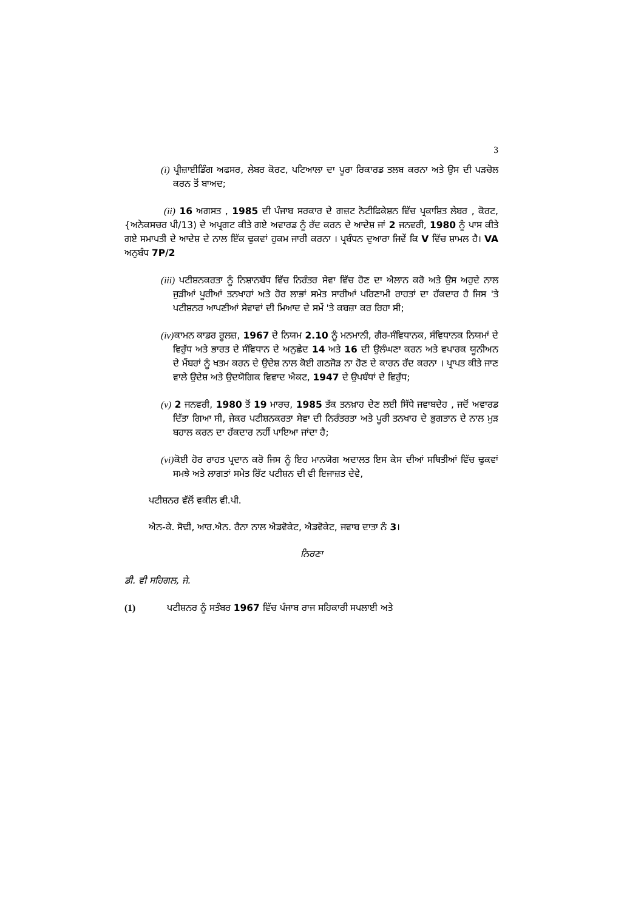3
(i) ਪ੍ਰੀਜ਼ਾਈਡਿੰਗ ਅਫਸਰ, ਲੇਬਰ ਕੋਰਟ, ਪਟਿਆਲਾ ਦਾ ਪੂਰਾ ਰਿਕਾਰਡ ਤਲਬ ਕਰਨਾ ਅਤੇ ਉਸ ਦੀ ਪੜਚੋਲ ਕਰਨ ਤੋਂ ਬਾਅਦ;
(ii) 16 ਅਗਸਤ , 1985 ਦੀ ਪੰਜਾਬ ਸਰਕਾਰ ਦੇ ਗਜ਼ਟ ਨੋਟੀਫਿਕੇਸ਼ਨ ਵਿੱਚ ਪ੍ਰਕਾਸ਼ਿਤ ਲੇਬਰ , ਕੋਰਟ, {ਅਨੇਕਸਚਰ ਪੀ/13) ਦੇ ਅਪ੍ਰਗਟ ਕੀਤੇ ਗਏ ਅਵਾਰਡ ਨੂੰ ਰੱਦ ਕਰਨ ਦੇ ਆਦੇਸ਼ ਜਾਂ 2 ਜਨਵਰੀ, 1980 ਨੂੰ ਪਾਸ ਕੀਤੇ ਗਏ ਸਮਾਪਤੀ ਦੇ ਆਦੇਸ਼ ਦੇ ਨਾਲ ਇੱਕ ਢੁਕਵਾਂ ਹੁਕਮ ਜਾਰੀ ਕਰਨਾ । ਪ੍ਰਬੰਧਨ ਦੁਆਰਾ ਜਿਵੇਂ ਕਿ V ਵਿੱਚ ਸ਼ਾਮਲ ਹੈ। VA ਅਨੁਬੰਧ 7P/2
(iii) ਪਟੀਸ਼ਨਕਰਤਾ ਨੂੰ ਨਿਸ਼ਾਨਬੱਧ ਵਿੱਚ ਨਿਰੰਤਰ ਸੇਵਾ ਵਿੱਚ ਹੋਣ ਦਾ ਐਲਾਨ ਕਰੋ ਅਤੇ ਉਸ ਅਹੁਦੇ ਨਾਲ ਜੁੜੀਆਂ ਪੂਰੀਆਂ ਤਨਖਾਹਾਂ ਅਤੇ ਹੋਰ ਲਾਭਾਂ ਸਮੇਤ ਸਾਰੀਆਂ ਪਰਿਣਾਮੀ ਰਾਹਤਾਂ ਦਾ ਹੱਕਦਾਰ ਹੈ ਜਿਸ 'ਤੇ ਪਟੀਸ਼ਨਰ ਆਪਣੀਆਂ ਸੇਵਾਵਾਂ ਦੀ ਮਿਆਦ ਦੇ ਸਮੇਂ 'ਤੇ ਕਬਜ਼ਾ ਕਰ ਰਿਹਾ ਸੀ;
(iv) ਕਾਮਨ ਕਾਡਰ ਰੂਲਜ਼, 1967 ਦੇ ਨਿਯਮ 2.10 ਨੂੰ ਮਨਮਾਨੀ, ਗੈਰ-ਸੰਵਿਧਾਨਕ, ਸੰਵਿਧਾਨਕ ਨਿਯਮਾਂ ਦੇ ਵਿਰੁੱਧ ਅਤੇ ਭਾਰਤ ਦੇ ਸੰਵਿਧਾਨ ਦੇ ਅਨੁਛੇਦ 14 ਅਤੇ 16 ਦੀ ਉਲੰਘਣਾ ਕਰਨ ਅਤੇ ਵਪਾਰਕ ਯੂਨੀਅਨ ਦੇ ਮੈਂਬਰਾਂ ਨੂੰ ਖਤਮ ਕਰਨ ਦੇ ਉਦੇਸ਼ ਨਾਲ ਕੋਈ ਗਠਜੋੜ ਨਾ ਹੋਣ ਦੇ ਕਾਰਨ ਰੱਦ ਕਰਨਾ । ਪ੍ਰਾਪਤ ਕੀਤੇ ਜਾਣ ਵਾਲੇ ਉਦੇਸ਼ ਅਤੇ ਉਦਯੋਗਿਕ ਵਿਵਾਦ ਐਕਟ, 1947 ਦੇ ਉਪਬੰਧਾਂ ਦੇ ਵਿਰੁੱਧ;
(v) 2 ਜਨਵਰੀ, 1980 ਤੋਂ 19 ਮਾਰਚ, 1985 ਤੱਕ ਤਨਖ਼ਾਹ ਦੇਣ ਲਈ ਸਿੱਧੇ ਜਵਾਬਦੇਹ , ਜਦੋਂ ਅਵਾਰਡ ਦਿੱਤਾ ਗਿਆ ਸੀ, ਜੇਕਰ ਪਟੀਸ਼ਨਕਰਤਾ ਸੇਵਾ ਦੀ ਨਿਰੰਤਰਤਾ ਅਤੇ ਪੂਰੀ ਤਨਖਾਹ ਦੇ ਭੁਗਤਾਨ ਦੇ ਨਾਲ ਮੁੜ ਬਹਾਲ ਕਰਨ ਦਾ ਹੱਕਦਾਰ ਨਹੀਂ ਪਾਇਆ ਜਾਂਦਾ ਹੈ;
(vi) ਕੋਈ ਹੋਰ ਰਾਹਤ ਪ੍ਰਦਾਨ ਕਰੋ ਜਿਸ ਨੂੰ ਇਹ ਮਾਨਯੋਗ ਅਦਾਲਤ ਇਸ ਕੇਸ ਦੀਆਂ ਸਥਿਤੀਆਂ ਵਿੱਚ ਢੁਕਵਾਂ ਸਮਝੇ ਅਤੇ ਲਾਗਤਾਂ ਸਮੇਤ ਰਿੱਟ ਪਟੀਸ਼ਨ ਦੀ ਵੀ ਇਜਾਜ਼ਤ ਦੇਵੇ,
ਪਟੀਸ਼ਨਰ ਵੱਲੋਂ ਵਕੀਲ ਵੀ.ਪੀ.
ਐਨ-ਕੇ. ਸੋਢੀ, ਆਰ.ਐਨ. ਰੈਨਾ ਨਾਲ ਐਡਵੋਕੇਟ, ਐਡਵੋਕੇਟ, ਜਵਾਬ ਦਾਤਾ ਨੰ 3।
ਨਿਰਣਾ
ਡੀ. ਵੀ ਸਹਿਗਲ, ਜੇ.
(1) ਪਟੀਸ਼ਨਰ ਨੂੰ ਸਤੰਬਰ 1967 ਵਿੱਚ ਪੰਜਾਬ ਰਾਜ ਸਹਿਕਾਰੀ ਸਪਲਾਈ ਅਤੇ